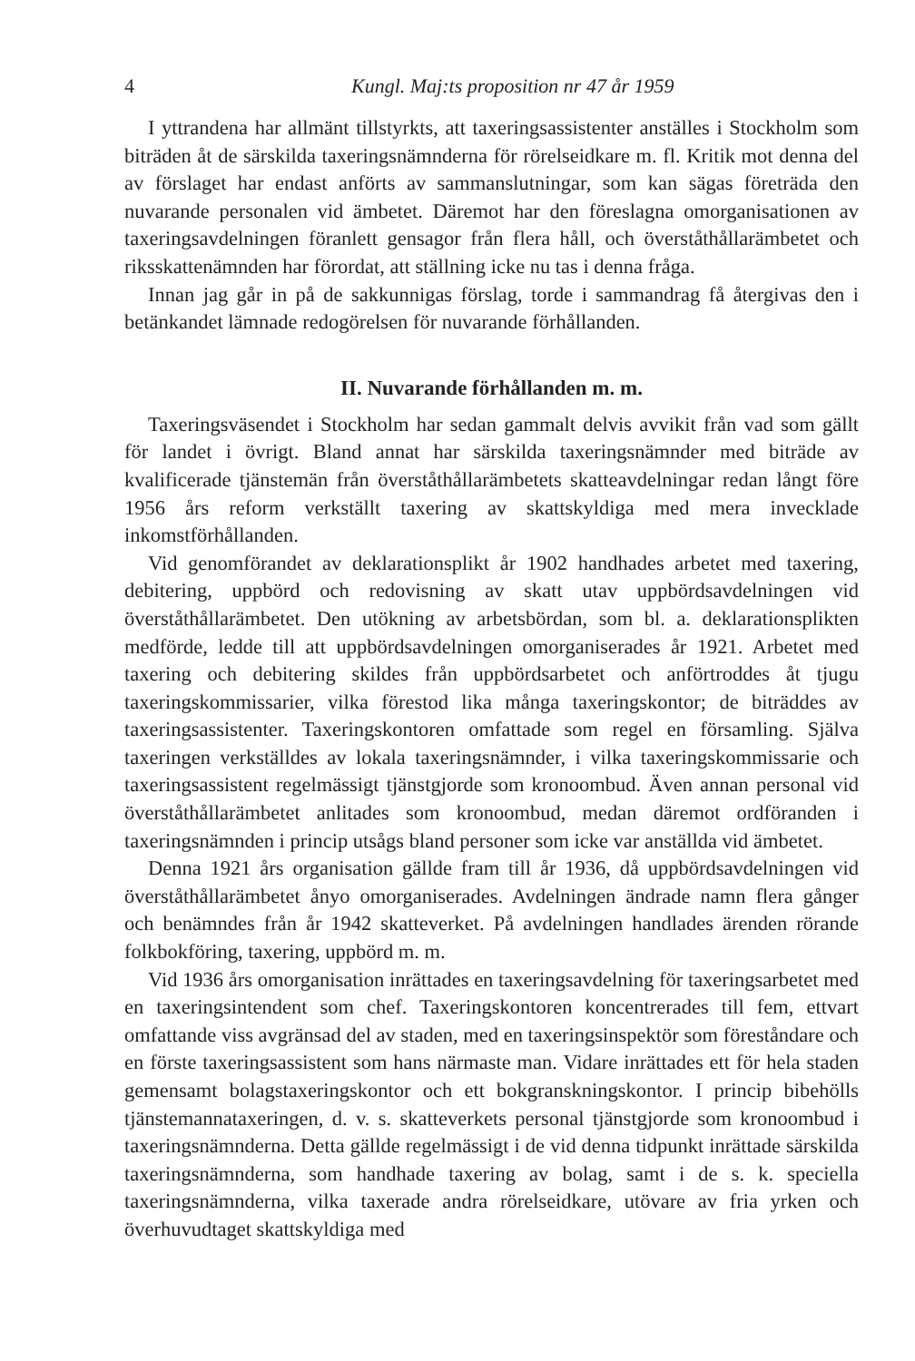4 Kungl. Maj:ts proposition nr 47 år 1959
I yttrandena har allmänt tillstyrkts, att taxeringsassistenter anställes i Stockholm som biträden åt de särskilda taxeringsnämnderna för rörelseidkare m. fl. Kritik mot denna del av förslaget har endast anförts av sammanslutningar, som kan sägas företräda den nuvarande personalen vid ämbetet. Däremot har den föreslagna omorganisationen av taxeringsavdelningen föranlett gensagor från flera håll, och överståthållarämbetet och riksskattenämnden har förordat, att ställning icke nu tas i denna fråga.
Innan jag går in på de sakkunnigas förslag, torde i sammandrag få återgivas den i betänkandet lämnade redogörelsen för nuvarande förhållanden.
II. Nuvarande förhållanden m. m.
Taxeringsväsendet i Stockholm har sedan gammalt delvis avvikit från vad som gällt för landet i övrigt. Bland annat har särskilda taxeringsnämnder med biträde av kvalificerade tjänstemän från överståthållarämbetets skatteavdelningar redan långt före 1956 års reform verkställt taxering av skattskyldiga med mera invecklade inkomstförhållanden.
Vid genomförandet av deklarationsplikt år 1902 handhades arbetet med taxering, debitering, uppbörd och redovisning av skatt utav uppbördsavdelningen vid överståthållarämbetet. Den utökning av arbetsbördan, som bl. a. deklarationsplikten medförde, ledde till att uppbördsavdelningen omorganiserades år 1921. Arbetet med taxering och debitering skildes från uppbördsarbetet och anförtroddes åt tjugu taxeringskommissarier, vilka förestod lika många taxeringskontor; de biträddes av taxeringsassistenter. Taxeringskontoren omfattade som regel en församling. Själva taxeringen verkställdes av lokala taxeringsnämnder, i vilka taxeringskommissarie och taxeringsassistent regelmässigt tjänstgjorde som kronoombud. Även annan personal vid överståthållarämbetet anlitades som kronoombud, medan däremot ordföranden i taxeringsnämnden i princip utsågs bland personer som icke var anställda vid ämbetet.
Denna 1921 års organisation gällde fram till år 1936, då uppbördsavdelningen vid överståthållarämbetet ånyo omorganiserades. Avdelningen ändrade namn flera gånger och benämndes från år 1942 skatteverket. På avdelningen handlades ärenden rörande folkbokföring, taxering, uppbörd m. m.
Vid 1936 års omorganisation inrättades en taxeringsavdelning för taxeringsarbetet med en taxeringsintendent som chef. Taxeringskontoren koncentrerades till fem, ettvart omfattande viss avgränsad del av staden, med en taxeringsinspektör som föreståndare och en förste taxeringsassistent som hans närmaste man. Vidare inrättades ett för hela staden gemensamt bolagstaxeringskontor och ett bokgranskningskontor. I princip bibehölls tjänstemannataxeringen, d. v. s. skatteverkets personal tjänstgjorde som kronoombud i taxeringsnämnderna. Detta gällde regelmässigt i de vid denna tidpunkt inrättade särskilda taxeringsnämnderna, som handhade taxering av bolag, samt i de s. k. speciella taxeringsnämnderna, vilka taxerade andra rörelseidkare, utövare av fria yrken och överhuvudtaget skattskyldiga med